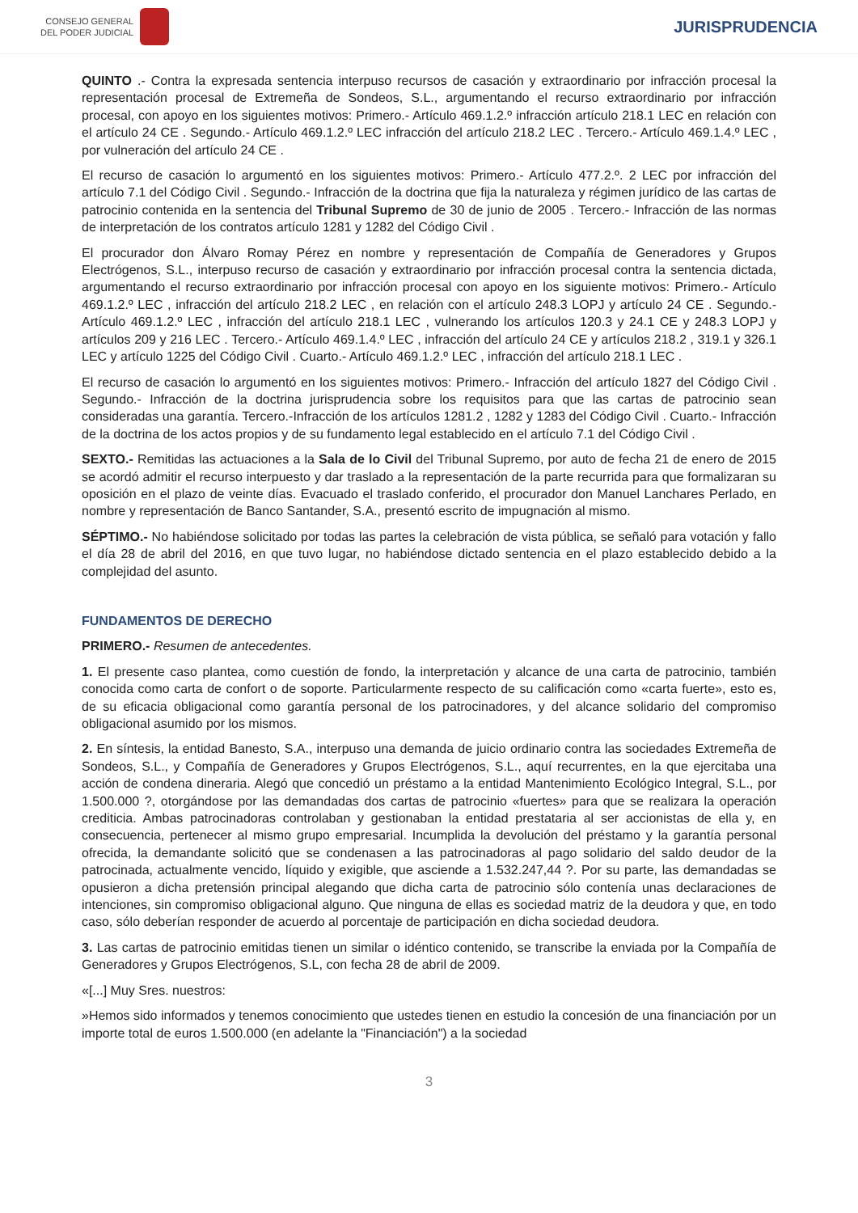CONSEJO GENERAL
DEL PODER JUDICIAL
JURISPRUDENCIA
QUINTO .- Contra la expresada sentencia interpuso recursos de casación y extraordinario por infracción procesal la representación procesal de Extremeña de Sondeos, S.L., argumentando el recurso extraordinario por infracción procesal, con apoyo en los siguientes motivos: Primero.- Artículo 469.1.2.º infracción artículo 218.1 LEC en relación con el artículo 24 CE . Segundo.- Artículo 469.1.2.º LEC infracción del artículo 218.2 LEC . Tercero.- Artículo 469.1.4.º LEC , por vulneración del artículo 24 CE .
El recurso de casación lo argumentó en los siguientes motivos: Primero.- Artículo 477.2.º. 2 LEC por infracción del artículo 7.1 del Código Civil . Segundo.- Infracción de la doctrina que fija la naturaleza y régimen jurídico de las cartas de patrocinio contenida en la sentencia del Tribunal Supremo de 30 de junio de 2005 . Tercero.- Infracción de las normas de interpretación de los contratos artículo 1281 y 1282 del Código Civil .
El procurador don Álvaro Romay Pérez en nombre y representación de Compañía de Generadores y Grupos Electrógenos, S.L., interpuso recurso de casación y extraordinario por infracción procesal contra la sentencia dictada, argumentando el recurso extraordinario por infracción procesal con apoyo en los siguiente motivos: Primero.- Artículo 469.1.2.º LEC , infracción del artículo 218.2 LEC , en relación con el artículo 248.3 LOPJ y artículo 24 CE . Segundo.- Artículo 469.1.2.º LEC , infracción del artículo 218.1 LEC , vulnerando los artículos 120.3 y 24.1 CE y 248.3 LOPJ y artículos 209 y 216 LEC . Tercero.- Artículo 469.1.4.º LEC , infracción del artículo 24 CE y artículos 218.2 , 319.1 y 326.1 LEC y artículo 1225 del Código Civil . Cuarto.- Artículo 469.1.2.º LEC , infracción del artículo 218.1 LEC .
El recurso de casación lo argumentó en los siguientes motivos: Primero.- Infracción del artículo 1827 del Código Civil . Segundo.- Infracción de la doctrina jurisprudencia sobre los requisitos para que las cartas de patrocinio sean consideradas una garantía. Tercero.-Infracción de los artículos 1281.2 , 1282 y 1283 del Código Civil . Cuarto.- Infracción de la doctrina de los actos propios y de su fundamento legal establecido en el artículo 7.1 del Código Civil .
SEXTO.- Remitidas las actuaciones a la Sala de lo Civil del Tribunal Supremo, por auto de fecha 21 de enero de 2015 se acordó admitir el recurso interpuesto y dar traslado a la representación de la parte recurrida para que formalizaran su oposición en el plazo de veinte días. Evacuado el traslado conferido, el procurador don Manuel Lanchares Perlado, en nombre y representación de Banco Santander, S.A., presentó escrito de impugnación al mismo.
SÉPTIMO.- No habiéndose solicitado por todas las partes la celebración de vista pública, se señaló para votación y fallo el día 28 de abril del 2016, en que tuvo lugar, no habiéndose dictado sentencia en el plazo establecido debido a la complejidad del asunto.
FUNDAMENTOS DE DERECHO
PRIMERO.- Resumen de antecedentes.
1. El presente caso plantea, como cuestión de fondo, la interpretación y alcance de una carta de patrocinio, también conocida como carta de confort o de soporte. Particularmente respecto de su calificación como «carta fuerte», esto es, de su eficacia obligacional como garantía personal de los patrocinadores, y del alcance solidario del compromiso obligacional asumido por los mismos.
2. En síntesis, la entidad Banesto, S.A., interpuso una demanda de juicio ordinario contra las sociedades Extremeña de Sondeos, S.L., y Compañía de Generadores y Grupos Electrógenos, S.L., aquí recurrentes, en la que ejercitaba una acción de condena dineraria. Alegó que concedió un préstamo a la entidad Mantenimiento Ecológico Integral, S.L., por 1.500.000 ?, otorgándose por las demandadas dos cartas de patrocinio «fuertes» para que se realizara la operación crediticia. Ambas patrocinadoras controlaban y gestionaban la entidad prestataria al ser accionistas de ella y, en consecuencia, pertenecer al mismo grupo empresarial. Incumplida la devolución del préstamo y la garantía personal ofrecida, la demandante solicitó que se condenasen a las patrocinadoras al pago solidario del saldo deudor de la patrocinada, actualmente vencido, líquido y exigible, que asciende a 1.532.247,44 ?. Por su parte, las demandadas se opusieron a dicha pretensión principal alegando que dicha carta de patrocinio sólo contenía unas declaraciones de intenciones, sin compromiso obligacional alguno. Que ninguna de ellas es sociedad matriz de la deudora y que, en todo caso, sólo deberían responder de acuerdo al porcentaje de participación en dicha sociedad deudora.
3. Las cartas de patrocinio emitidas tienen un similar o idéntico contenido, se transcribe la enviada por la Compañía de Generadores y Grupos Electrógenos, S.L, con fecha 28 de abril de 2009.
«[...] Muy Sres. nuestros:
»Hemos sido informados y tenemos conocimiento que ustedes tienen en estudio la concesión de una financiación por un importe total de euros 1.500.000 (en adelante la "Financiación") a la sociedad
3